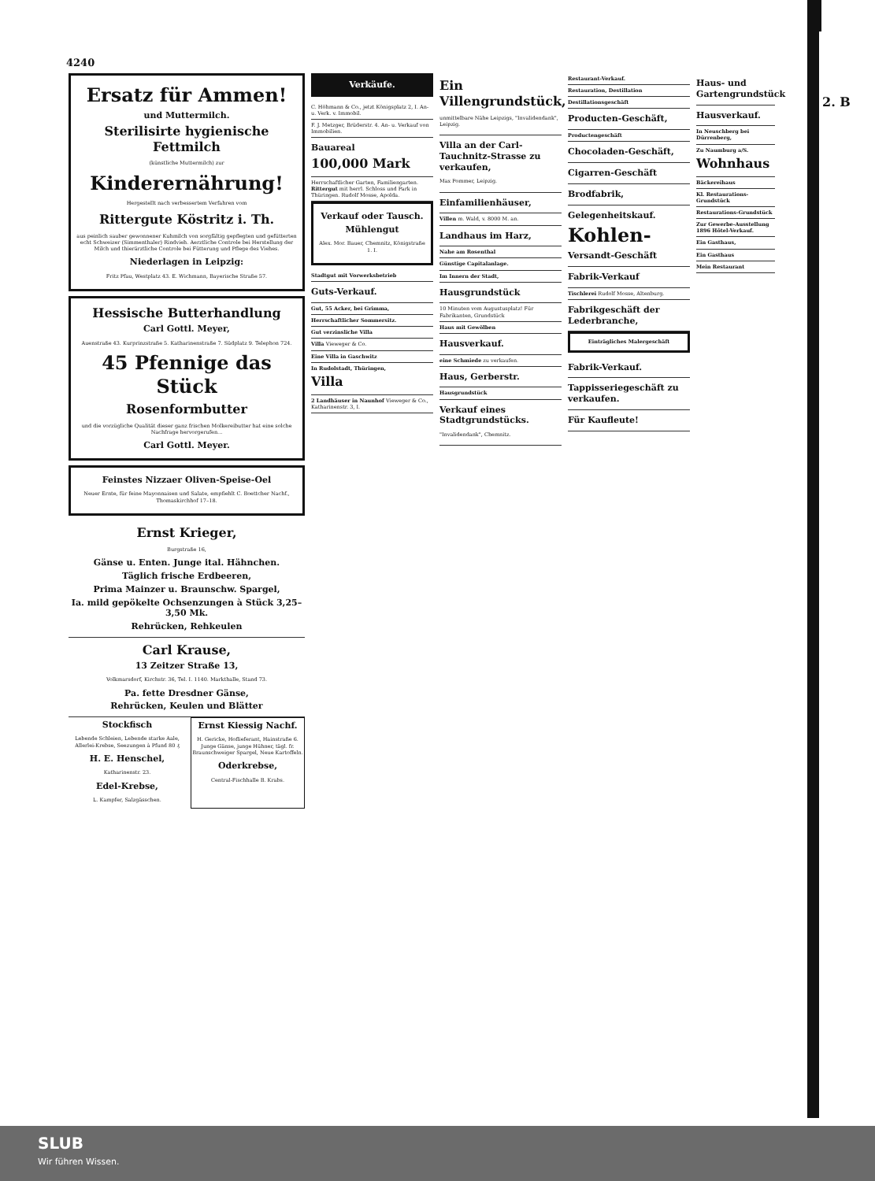4240
Ersatz für Ammen!
und Muttermilch.
Sterilisirte hygienische Fettmilch
(künstliche Muttermilch) zur
Kinderernährung!
Hergestellt nach verbessertem Verfahren vom
Rittergute Köstritz i. Th.
aus peinlich sauber gewonnener Kuhmilch von sorgfältig gepflegten und gefütterten echt Schweizer (Simmenthaler) Rindvieh. Aerztliche Controle bei Herstellung der Milch und thierärztliche Controle bei Fütterung und Pflege des Viehes.
Niederlagen in Leipzig:
Fritz Pfau, Westplatz 43. E. Wichmann, Bayerische Straße 57.
Hessische Butterhandlung
Carl Gottl. Meyer,
Auenstraße 43. Kurprinzstraße 5. Katharinenstraße 7. Südplatz 9. Telephon 724.
45 Pfennige das Stück
Rosenformbutter
und die vorzügliche Qualität dieser ganz frischen Molkereibutter hat eine solche Nachfrage hervorgerufen...
Carl Gottl. Meyer.
Feinstes Nizzaer Oliven-Speise-Oel
Neuer Ernte, für feine Mayonnaisen und Salate, empfiehlt C. Boettcher Nachf., Thomaskirchhof 17–18.
Ernst Krieger,
Burgstraße 16,
Gänse u. Enten. Junge ital. Hähnchen.
Täglich frische Erdbeeren,
Prima Mainzer u. Braunschw. Spargel,
Ia. mild gepökelte Ochsenzungen à Stück 3,25–3,50 Mk.
Rehrücken, Rehkeulen
Carl Krause,
13 Zeitzer Straße 13,
Volkmarsdorf, Kirchstr. 36, Tel. I. 1140. Markthalle, Stand 73.
Pa. fette Dresdner Gänse,
Rehrücken, Keulen und Blätter
Stockfisch
Lebende Schleien, Lebende starke Aale, Allerlei-Krebse, Seezungen à Pfund 80 ₰
H. E. Henschel,
Katharinenstr. 23.
Edel-Krebse,
L. Kampfer, Salzgässchen.
Ernst Kiessig Nachf.
H. Gericke, Hoflieferant, Hainstraße 6. Junge Gänse, junge Hühner, tägl. fr. Braunschweiger Spargel, Neue Kartoffeln.
Oderkrebse,
Central-Fischhalle B. Krabs.
Verkäufe.
C. Höhmann & Co., jetzt Königsplatz 2, I. An- u. Verk. v. Immobil.
F. J. Metzger, Brüderstr. 4. An- u. Verkauf von Immobilien.
Bauareal
100,000 Mark
Herrschaftlicher Garten, Familiengarten. Rittergut mit herrl. Schloss und Park in Thüringen. Rudolf Mosse, Apolda.
Verkauf oder Tausch.
Mühlengut
Alex. Mor. Bauer, Chemnitz, Königstraße 1. I.
Stadtgut mit Vorwerksbetrieb
Guts-Verkauf.
Gut, 55 Acker, bei Grimma,
Herrschaftlicher Sommersitz.
Gut verzinsliche Villa
Villa Vieweger & Co.
Eine Villa in Gaschwitz
In Rudolstadt, Thüringen,
Villa
2 Landhäuser in Naunhof Vieweger & Co., Katharinenstr. 3, I.
Ein Villengrundstück,
unmittelbare Nähe Leipzigs, "Invalidendank", Leipzig.
Villa an der Carl-Tauchnitz-Strasse zu verkaufen,
Max Pommer, Leipzig.
Einfamilienhäuser,
Villen m. Wald, v. 8000 M. an.
Landhaus im Harz,
Nahe am Rosenthal
Günstige Capitalanlage.
Im Innern der Stadt,
Hausgrundstück
10 Minuten vom Augustusplatz! Für Fabrikanten, Grundstück
Haus mit Gewölben
Hausverkauf.
eine Schmiede zu verkaufen.
Haus, Gerberstr.
Hausgrundstück
Verkauf eines Stadtgrundstücks.
"Invalidendank", Chemnitz.
Restaurant-Verkauf.
Restauration, Destillation
Destillationsgeschäft
Producten-Geschäft,
Productengeschäft
Chocoladen-Geschäft,
Cigarren-Geschäft
Brodfabrik,
Gelegenheitskauf.
Kohlen-
Versandt-Geschäft
Fabrik-Verkauf
Tischlerei Rudolf Mosse, Altenburg.
Fabrikgeschäft der Lederbranche,
Einträgliches Malergeschäft
Fabrik-Verkauf.
Tappisseriegeschäft zu verkaufen.
Für Kaufleute!
Haus- und Gartengrundstück
Hausverkauf.
In Neuschberg bei Dürrenberg,
Zu Naumburg a/S.
Wohnhaus
Bäckereihaus
Kl. Restaurations-Grundstück
Restaurations-Grundstück
Zur Gewerbe-Ausstellung 1896 Hôtel-Verkauf.
Ein Gasthaus,
Ein Gasthaus
Mein Restaurant
2. B
SLUB
Wir führen Wissen.